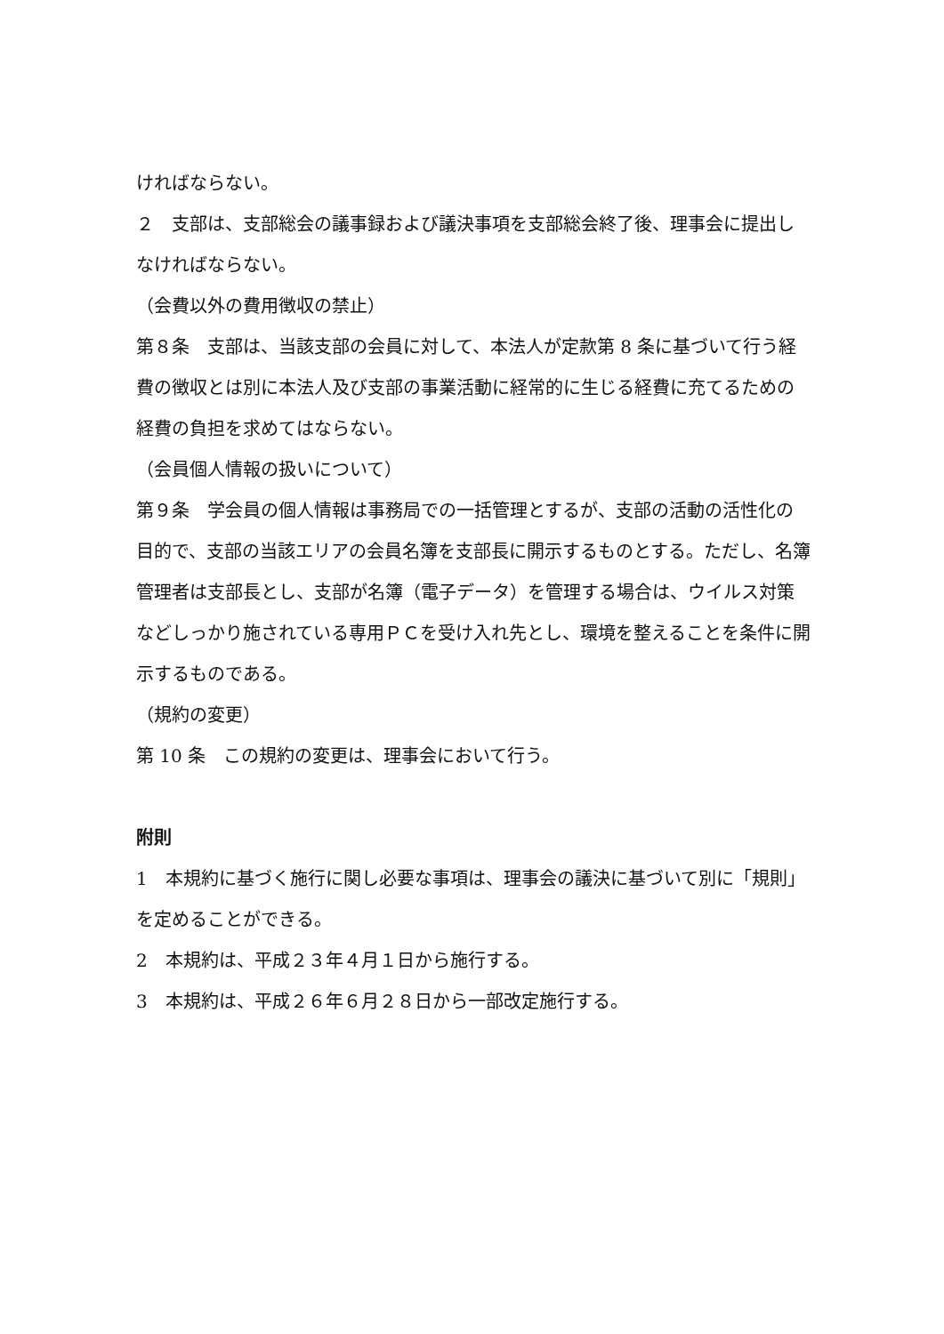ければならない。
２　支部は、支部総会の議事録および議決事項を支部総会終了後、理事会に提出しなければならない。
（会費以外の費用徴収の禁止）
第８条　支部は、当該支部の会員に対して、本法人が定款第 8 条に基づいて行う経費の徴収とは別に本法人及び支部の事業活動に経常的に生じる経費に充てるための経費の負担を求めてはならない。
（会員個人情報の扱いについて）
第９条　学会員の個人情報は事務局での一括管理とするが、支部の活動の活性化の目的で、支部の当該エリアの会員名簿を支部長に開示するものとする。ただし、名簿管理者は支部長とし、支部が名簿（電子データ）を管理する場合は、ウイルス対策などしっかり施されている専用ＰＣを受け入れ先とし、環境を整えることを条件に開示するものである。
（規約の変更）
第 10 条　この規約の変更は、理事会において行う。
附則
1　本規約に基づく施行に関し必要な事項は、理事会の議決に基づいて別に「規則」を定めることができる。
2　本規約は、平成２３年４月１日から施行する。
3　本規約は、平成２６年６月２８日から一部改定施行する。